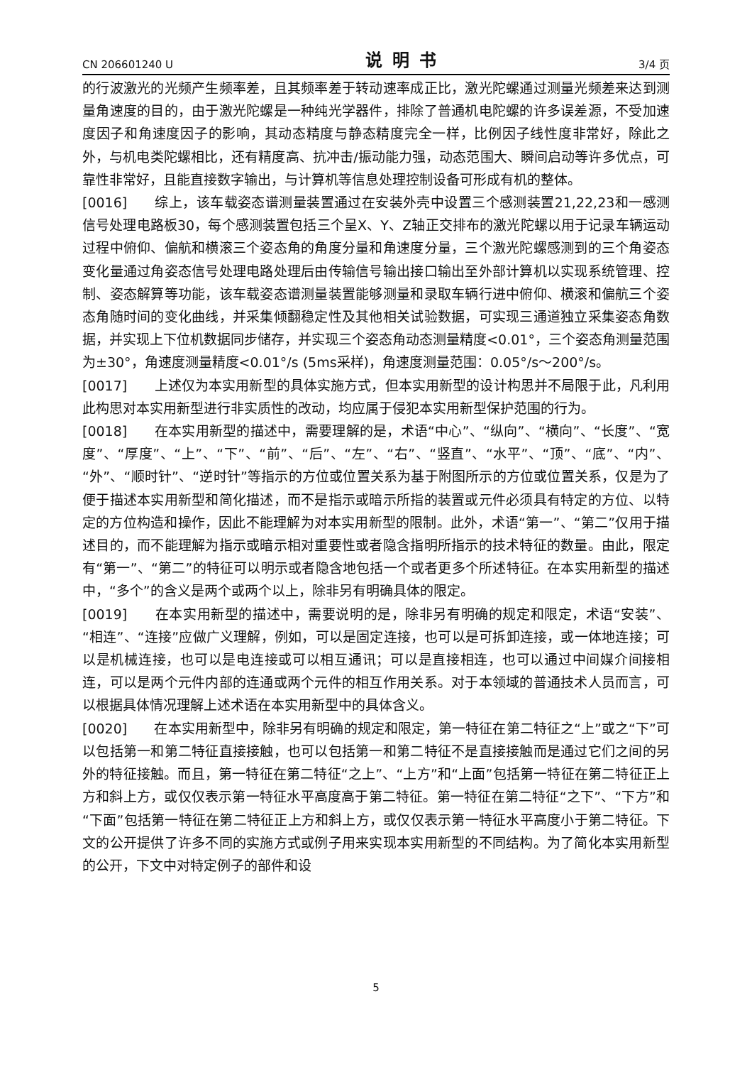CN 206601240 U 说明书 3/4 页
的行波激光的光频产生频率差，且其频率差于转动速率成正比，激光陀螺通过测量光频差来达到测量角速度的目的，由于激光陀螺是一种纯光学器件，排除了普通机电陀螺的许多误差源，不受加速度因子和角速度因子的影响，其动态精度与静态精度完全一样，比例因子线性度非常好，除此之外，与机电类陀螺相比，还有精度高、抗冲击/振动能力强，动态范围大、瞬间启动等许多优点，可靠性非常好，且能直接数字输出，与计算机等信息处理控制设备可形成有机的整体。
[0016]　　综上，该车载姿态谱测量装置通过在安装外壳中设置三个感测装置21,22,23和一感测信号处理电路板30，每个感测装置包括三个呈X、Y、Z轴正交排布的激光陀螺以用于记录车辆运动过程中俯仰、偏航和横滚三个姿态角的角度分量和角速度分量，三个激光陀螺感测到的三个角姿态变化量通过角姿态信号处理电路处理后由传输信号输出接口输出至外部计算机以实现系统管理、控制、姿态解算等功能，该车载姿态谱测量装置能够测量和录取车辆行进中俯仰、横滚和偏航三个姿态角随时间的变化曲线，并采集倾翻稳定性及其他相关试验数据，可实现三通道独立采集姿态角数据，并实现上下位机数据同步储存，并实现三个姿态角动态测量精度<0.01°，三个姿态角测量范围为±30°，角速度测量精度<0.01°/s (5ms采样)，角速度测量范围：0.05°/s～200°/s。
[0017]　　上述仅为本实用新型的具体实施方式，但本实用新型的设计构思并不局限于此，凡利用此构思对本实用新型进行非实质性的改动，均应属于侵犯本实用新型保护范围的行为。
[0018]　　在本实用新型的描述中，需要理解的是，术语“中心”、“纵向”、“横向”、“长度”、“宽度”、“厚度”、“上”、“下”、“前”、“后”、“左”、“右”、“竖直”、“水平”、“顶”、“底”、“内”、“外”、“顺时针”、“逆时针”等指示的方位或位置关系为基于附图所示的方位或位置关系，仅是为了便于描述本实用新型和简化描述，而不是指示或暗示所指的装置或元件必须具有特定的方位、以特定的方位构造和操作，因此不能理解为对本实用新型的限制。此外，术语“第一”、“第二”仅用于描述目的，而不能理解为指示或暗示相对重要性或者隐含指明所指示的技术特征的数量。由此，限定有“第一”、“第二”的特征可以明示或者隐含地包括一个或者更多个所述特征。在本实用新型的描述中，“多个”的含义是两个或两个以上，除非另有明确具体的限定。
[0019]　　在本实用新型的描述中，需要说明的是，除非另有明确的规定和限定，术语“安装”、“相连”、“连接”应做广义理解，例如，可以是固定连接，也可以是可拆卸连接，或一体地连接；可以是机械连接，也可以是电连接或可以相互通讯；可以是直接相连，也可以通过中间媒介间接相连，可以是两个元件内部的连通或两个元件的相互作用关系。对于本领域的普通技术人员而言，可以根据具体情况理解上述术语在本实用新型中的具体含义。
[0020]　　在本实用新型中，除非另有明确的规定和限定，第一特征在第二特征之“上”或之“下”可以包括第一和第二特征直接接触，也可以包括第一和第二特征不是直接接触而是通过它们之间的另外的特征接触。而且，第一特征在第二特征“之上”、“上方”和“上面”包括第一特征在第二特征正上方和斜上方，或仅仅表示第一特征水平高度高于第二特征。第一特征在第二特征“之下”、“下方”和“下面”包括第一特征在第二特征正上方和斜上方，或仅仅表示第一特征水平高度小于第二特征。下文的公开提供了许多不同的实施方式或例子用来实现本实用新型的不同结构。为了简化本实用新型的公开，下文中对特定例子的部件和设
5